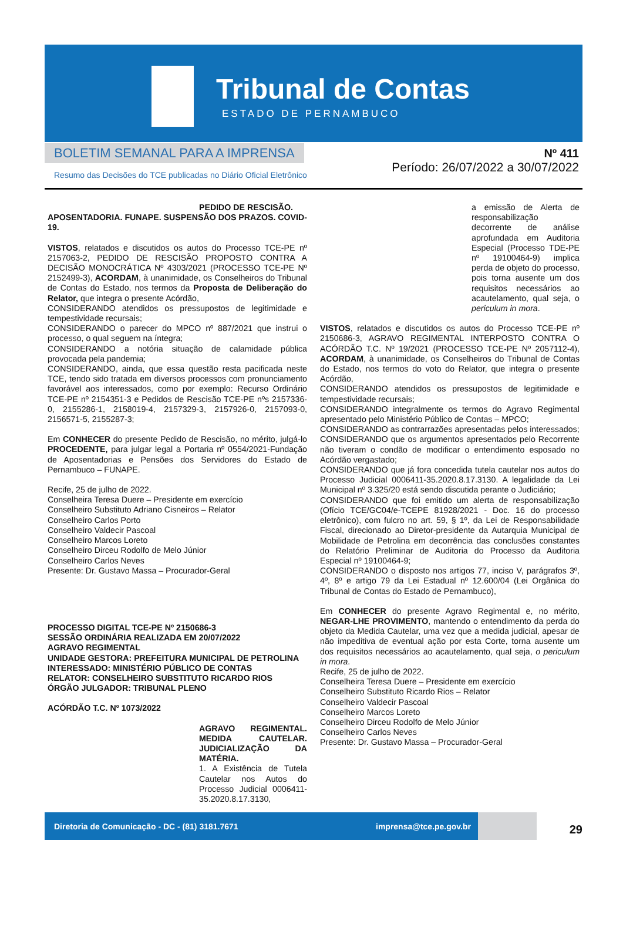Tribunal de Contas
ESTADO DE PERNAMBUCO
BOLETIM SEMANAL PARA A IMPRENSA
Resumo das Decisões do TCE publicadas no Diário Oficial Eletrônico
Nº 411
Período: 26/07/2022 a 30/07/2022
PEDIDO DE RESCISÃO. APOSENTADORIA. FUNAPE. SUSPENSÃO DOS PRAZOS. COVID-19.
VISTOS, relatados e discutidos os autos do Processo TCE-PE nº 2157063-2, PEDIDO DE RESCISÃO PROPOSTO CONTRA A DECISÃO MONOCRÁTICA Nº 4303/2021 (PROCESSO TCE-PE Nº 2152499-3), ACORDAM, à unanimidade, os Conselheiros do Tribunal de Contas do Estado, nos termos da Proposta de Deliberação do Relator, que integra o presente Acórdão,
CONSIDERANDO atendidos os pressupostos de legitimidade e tempestividade recursais;
CONSIDERANDO o parecer do MPCO nº 887/2021 que instrui o processo, o qual seguem na íntegra;
CONSIDERANDO a notória situação de calamidade pública provocada pela pandemia;
CONSIDERANDO, ainda, que essa questão resta pacificada neste TCE, tendo sido tratada em diversos processos com pronunciamento favorável aos interessados, como por exemplo: Recurso Ordinário TCE-PE nº 2154351-3 e Pedidos de Rescisão TCE-PE nºs 2157336-0, 2155286-1, 2158019-4, 2157329-3, 2157926-0, 2157093-0, 2156571-5, 2155287-3;
Em CONHECER do presente Pedido de Rescisão, no mérito, julgá-lo PROCEDENTE, para julgar legal a Portaria nº 0554/2021-Fundação de Aposentadorias e Pensões dos Servidores do Estado de Pernambuco – FUNAPE.
Recife, 25 de julho de 2022.
Conselheira Teresa Duere – Presidente em exercício
Conselheiro Substituto Adriano Cisneiros – Relator
Conselheiro Carlos Porto
Conselheiro Valdecir Pascoal
Conselheiro Marcos Loreto
Conselheiro Dirceu Rodolfo de Melo Júnior
Conselheiro Carlos Neves
Presente: Dr. Gustavo Massa – Procurador-Geral
PROCESSO DIGITAL TCE-PE Nº 2150686-3
SESSÃO ORDINÁRIA REALIZADA EM 20/07/2022
AGRAVO REGIMENTAL
UNIDADE GESTORA: PREFEITURA MUNICIPAL DE PETROLINA
INTERESSADO: MINISTÉRIO PÚBLICO DE CONTAS
RELATOR: CONSELHEIRO SUBSTITUTO RICARDO RIOS
ÓRGÃO JULGADOR: TRIBUNAL PLENO
ACÓRDÃO T.C. Nº 1073/2022
AGRAVO REGIMENTAL. MEDIDA CAUTELAR. JUDICIALIZAÇÃO DA MATÉRIA.
1. A Existência de Tutela Cautelar nos Autos do Processo Judicial 0006411-35.2020.8.17.3130,
a emissão de Alerta de responsabilização decorrente de análise aprofundada em Auditoria Especial (Processo TDE-PE nº 19100464-9) implica perda de objeto do processo, pois torna ausente um dos requisitos necessários ao acautelamento, qual seja, o periculum in mora.
VISTOS, relatados e discutidos os autos do Processo TCE-PE nº 2150686-3, AGRAVO REGIMENTAL INTERPOSTO CONTRA O ACÓRDÃO T.C. Nº 19/2021 (PROCESSO TCE-PE Nº 2057112-4), ACORDAM, à unanimidade, os Conselheiros do Tribunal de Contas do Estado, nos termos do voto do Relator, que integra o presente Acórdão,
CONSIDERANDO atendidos os pressupostos de legitimidade e tempestividade recursais;
CONSIDERANDO integralmente os termos do Agravo Regimental apresentado pelo Ministério Público de Contas – MPCO;
CONSIDERANDO as contrarrazões apresentadas pelos interessados;
CONSIDERANDO que os argumentos apresentados pelo Recorrente não tiveram o condão de modificar o entendimento esposado no Acórdão vergastado;
CONSIDERANDO que já fora concedida tutela cautelar nos autos do Processo Judicial 0006411-35.2020.8.17.3130. A legalidade da Lei Municipal nº 3.325/20 está sendo discutida perante o Judiciário;
CONSIDERANDO que foi emitido um alerta de responsabilização (Ofício TCE/GC04/e-TCEPE 81928/2021 - Doc. 16 do processo eletrônico), com fulcro no art. 59, § 1º, da Lei de Responsabilidade Fiscal, direcionado ao Diretor-presidente da Autarquia Municipal de Mobilidade de Petrolina em decorrência das conclusões constantes do Relatório Preliminar de Auditoria do Processo da Auditoria Especial nº 19100464-9;
CONSIDERANDO o disposto nos artigos 77, inciso V, parágrafos 3º, 4º, 8º e artigo 79 da Lei Estadual nº 12.600/04 (Lei Orgânica do Tribunal de Contas do Estado de Pernambuco),
Em CONHECER do presente Agravo Regimental e, no mérito, NEGAR-LHE PROVIMENTO, mantendo o entendimento da perda do objeto da Medida Cautelar, uma vez que a medida judicial, apesar de não impeditiva de eventual ação por esta Corte, torna ausente um dos requisitos necessários ao acautelamento, qual seja, o periculum in mora.
Recife, 25 de julho de 2022.
Conselheira Teresa Duere – Presidente em exercício
Conselheiro Substituto Ricardo Rios – Relator
Conselheiro Valdecir Pascoal
Conselheiro Marcos Loreto
Conselheiro Dirceu Rodolfo de Melo Júnior
Conselheiro Carlos Neves
Presente: Dr. Gustavo Massa – Procurador-Geral
Diretoria de Comunicação - DC - (81) 3181.7671 imprensa@tce.pe.gov.br
29